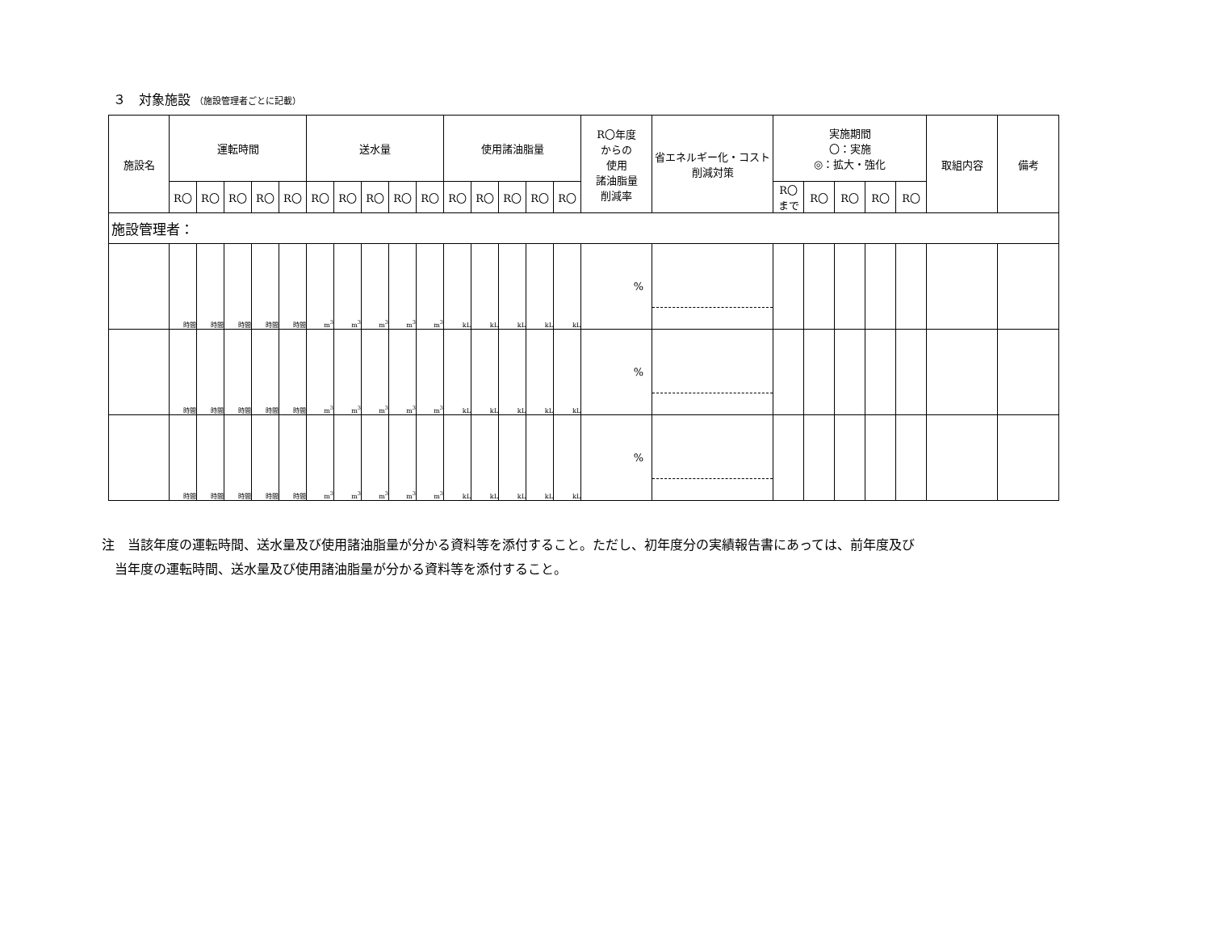３　対象施設 （施設管理者ごとに記載）
| 施設名 | 運転時間 | | | | | 送水量 | | | | | 使用諸油脂量 | | | | | R〇年度 からの 使用 諸油脂量 削減率 | 省エネルギー化・コスト削減対策 | 実施期間 〇：実施 ◎：拡大・強化 | | | | | 取組内容 | 備考 |
| --- | --- | --- | --- | --- | --- | --- | --- | --- | --- | --- | --- | --- | --- | --- | --- | --- | --- | --- | --- | --- | --- | --- | --- | --- |
| | R〇 | R〇 | R〇 | R〇 | R〇 | R〇 | R〇 | R〇 | R〇 | R〇 | R〇 | R〇 | R〇 | R〇 | R〇 | | | R〇 まで | R〇 | R〇 | R〇 | R〇 | | |
| 施設管理者： | | | | | | | | | | | | | | | | | | | | | | | | |
| | 時間 | 時間 | 時間 | 時間 | 時間 | m<sup>3</sup> | m<sup>3</sup> | m<sup>3</sup> | m<sup>3</sup> | m<sup>3</sup> | kL | kL | kL | kL | kL | % | | | | | | | | |
| | 時間 | 時間 | 時間 | 時間 | 時間 | m<sup>3</sup> | m<sup>3</sup> | m<sup>3</sup> | m<sup>3</sup> | m<sup>3</sup> | kL | kL | kL | kL | kL | % | | | | | | | | |
| | 時間 | 時間 | 時間 | 時間 | 時間 | m<sup>3</sup> | m<sup>3</sup> | m<sup>3</sup> | m<sup>3</sup> | m<sup>3</sup> | kL | kL | kL | kL | kL | % | | | | | | | | |
注　当該年度の運転時間、送水量及び使用諸油脂量が分かる資料等を添付すること。ただし、初年度分の実績報告書にあっては、前年度及び
　当年度の運転時間、送水量及び使用諸油脂量が分かる資料等を添付すること。